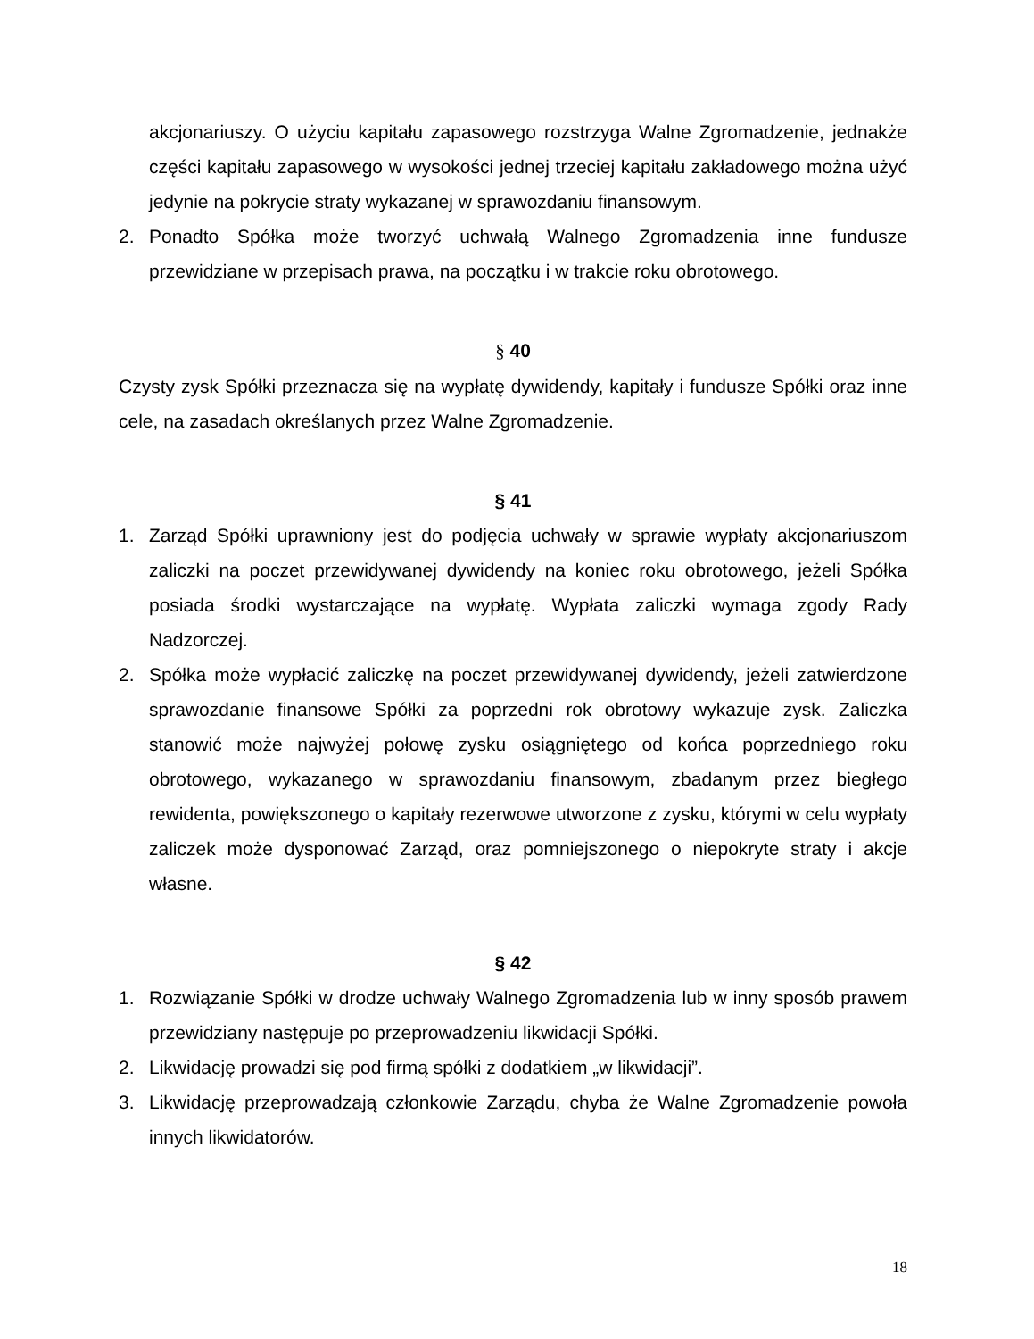akcjonariuszy. O użyciu kapitału zapasowego rozstrzyga Walne Zgromadzenie, jednakże części kapitału zapasowego w wysokości jednej trzeciej kapitału zakładowego można użyć jedynie na pokrycie straty wykazanej w sprawozdaniu finansowym.
2. Ponadto Spółka może tworzyć uchwałą Walnego Zgromadzenia inne fundusze przewidziane w przepisach prawa, na początku i w trakcie roku obrotowego.
§ 40
Czysty zysk Spółki przeznacza się na wypłatę dywidendy, kapitały i fundusze Spółki oraz inne cele, na zasadach określanych przez Walne Zgromadzenie.
§ 41
1. Zarząd Spółki uprawniony jest do podjęcia uchwały w sprawie wypłaty akcjonariuszom zaliczki na poczet przewidywanej dywidendy na koniec roku obrotowego, jeżeli Spółka posiada środki wystarczające na wypłatę. Wypłata zaliczki wymaga zgody Rady Nadzorczej.
2. Spółka może wypłacić zaliczkę na poczet przewidywanej dywidendy, jeżeli zatwierdzone sprawozdanie finansowe Spółki za poprzedni rok obrotowy wykazuje zysk. Zaliczka stanowić może najwyżej połowę zysku osiągniętego od końca poprzedniego roku obrotowego, wykazanego w sprawozdaniu finansowym, zbadanym przez biegłego rewidenta, powiększonego o kapitały rezerwowe utworzone z zysku, którymi w celu wypłaty zaliczek może dysponować Zarząd, oraz pomniejszonego o niepokryte straty i akcje własne.
§ 42
1. Rozwiązanie Spółki w drodze uchwały Walnego Zgromadzenia lub w inny sposób prawem przewidziany następuje po przeprowadzeniu likwidacji Spółki.
2. Likwidację prowadzi się pod firmą spółki z dodatkiem „w likwidacji”.
3. Likwidację przeprowadzają członkowie Zarządu, chyba że Walne Zgromadzenie powoła innych likwidatorów.
18